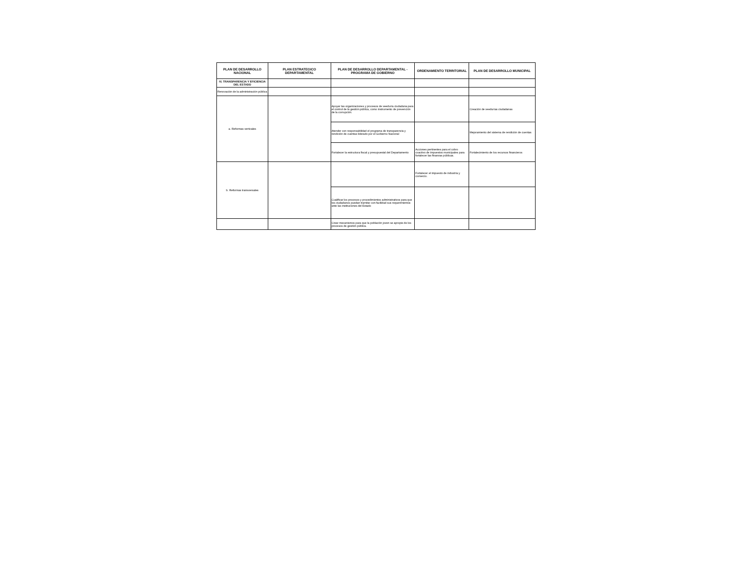| PLAN DE DESARROLLO NACIONAL | PLAN ESTRATEGICO DEPARTAMENTAL | PLAN DE DESARROLLO DEPARTAMENTAL - PROGRAMA DE GOBIERNO | ORDENAMIENTO TERRITORIAL | PLAN DE DESARROLLO MUNICIPAL |
| --- | --- | --- | --- | --- |
| IV, TRANSPARENCIA Y EFICIENCIA DEL ESTADO | | | | |
| Renovación de la administración pública | | | | |
| a. Reformas verticales | | Apoyar las organizaciones y procesos de veeduría ciudadana para el control de la gestión pública, como instrumento de prevención de la corrupción. | | Creación de veedurías ciudadanas |
| | | Atender con responsabilidad el programa de transparencia y rendición de cuentas liderado por el Gobierno Nacional | | Mejoramiento del sistema de rendición de cuentas |
| | | Fortalecer la estructura fiscal y presupuestal del Departamento | Acciones pertinentes para el cobro coactivo de impuestos municipales para fortalecer las finanzas públicas. | Fortalecimiento de los recursos financieros |
| b. Reformas transversales | | | Fortalecer el impuesto de industria y comercio. | |
| | | Cualificar los procesos y procedimientos administrativos para que los ciudadanos puedan tramitar con facilidad sus requerimientos ante las instituciones del Estado | | |
| | | Crear mecanismos para que la población joven se apropie de los procesos de gestión pública. | | |